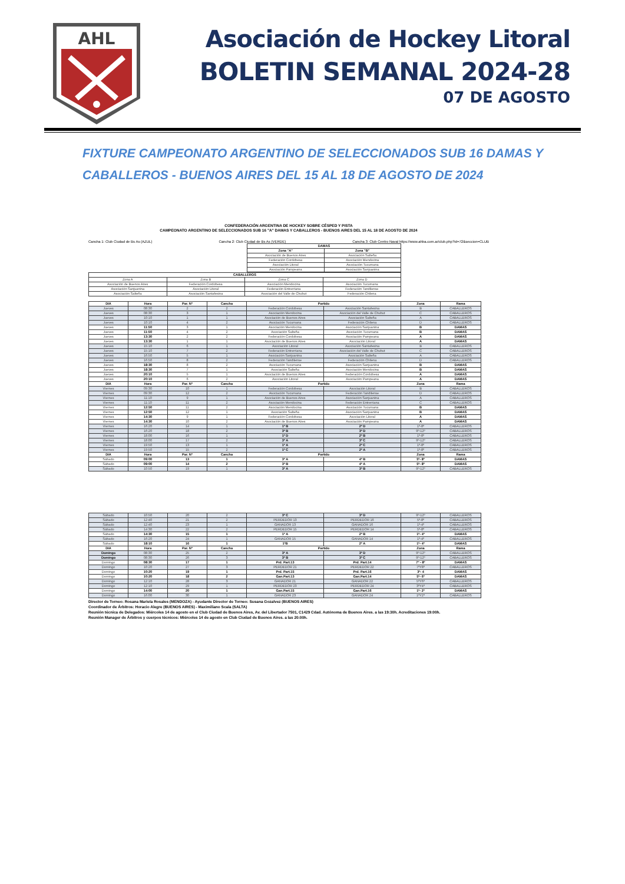AHL
Asociación de Hockey Litoral
BOLETIN SEMANAL 2024-28
07 DE AGOSTO
FIXTURE CAMPEONATO ARGENTINO DE SELECCIONADOS SUB 16 DAMAS Y CABALLEROS - BUENOS AIRES DEL 15 AL 18 DE AGOSTO DE 2024
CONFEDERACIÓN ARGENTINA DE HOCKEY SOBRE CÉSPED Y PISTA
CAMPEONATO ARGENTINO DE SELECCIONADOS SUB 16 "A" DAMAS Y CABALLEROS - BUENOS AIRES DEL 15 AL 18 DE AGOSTO DE 2024
Cancha 1: Club Ciudad de Bs As (AZUL) Cancha 2: Club Ciudad de Bs As (VERDE) Cancha 3: Club Centro Naval https://www.ahba.com.ar/club.php?id=72&seccion=CLUB
| DAMAS | |
| --- | --- |
| Zona "A" | Zona "B" |
| Asociación de Buenos Aires | Asociación Salteña |
| Federación Cordobesa | Asociación Mendocina |
| Asociación Litoral | Asociación Tucumana |
| Asociación Pampeana | Asociación Sanjuanina |
| CABALLEROS | | | |
| --- | --- | --- | --- |
| Zona A | Zona B | Zona C | Zona D |
| Asociación de Buenos Aires | Federación Cordobesa | Asociación Mendocina | Asociación Tucumana |
| Asociación Sanjuanina | Asociación Litoral | Federación Entrerriana | Federación Tandilense |
| Asociación Salteña | Asociación Santafesina | Asociación del Valle de Chubut | Federación Chilena |
| DIA | Hora | Par. Nº | Cancha | Partido | | Zona | Rama |
| --- | --- | --- | --- | --- | --- | --- | --- |
| Jueves | 08:30 | 2 | 2 | Federación Cordobesa | Asociación Santafesina | B | CABALLEROS |
| Jueves | 08:30 | 3 | 1 | Asociación Mendocina | Asociación del Valle de Chubut | C | CABALLEROS |
| Jueves | 10:10 | 1 | 1 | Asociación de Buenos Aires | Asociación Salteña | A | CABALLEROS |
| Jueves | 10:10 | 4 | 2 | Asociación Tucumana | Federación Chilena | D | CABALLEROS |
| Jueves | 11:50 | 3 | 1 | Asociación Mendocina | Asociación Sanjuanina | B | DAMAS |
| Jueves | 11:50 | 4 | 2 | Asociación Salteña | Asociación Tucumana | B | DAMAS |
| Jueves | 13:30 | 2 | 2 | Federación Cordobesa | Asociación Pampeana | A | DAMAS |
| Jueves | 13:30 | 1 | 1 | Asociación de Buenos Aires | Asociación Litoral | A | DAMAS |
| Jueves | 15:10 | 6 | 1 | Asociación Litoral | Asociación Santafesina | B | CABALLEROS |
| Jueves | 15:10 | 7 | 2 | Federación Entrerriana | Asociación del Valle de Chubut | C | CABALLEROS |
| Jueves | 16:50 | 5 | 1 | Asociación Sanjuanina | Asociación Salteña | A | CABALLEROS |
| Jueves | 16:50 | 8 | 2 | Federación Tandilense | Federación Chilena | D | CABALLEROS |
| Jueves | 18:30 | 8 | 2 | Asociación Tucumana | Asociación Sanjuanina | B | DAMAS |
| Jueves | 18:30 | 7 | 1 | Asociación Salteña | Asociación Mendocina | B | DAMAS |
| Jueves | 20:10 | 5 | 1 | Asociación de Buenos Aires | Federación Cordobesa | A | DAMAS |
| Jueves | 20:10 | 6 | 2 | Asociación Litoral | Asociación Pampeana | A | DAMAS |
| DIA | Hora | Par. Nº | Cancha | Partido | | Zona | Rama |
| Viernes | 09:30 | 10 | 1 | Federación Cordobesa | Asociación Litoral | B | CABALLEROS |
| Viernes | 09:30 | 12 | 2 | Asociación Tucumana | Federación Tandilense | D | CABALLEROS |
| Viernes | 11:10 | 9 | 1 | Asociación de Buenos Aires | Asociación Sanjuanina | A | CABALLEROS |
| Viernes | 11:10 | 11 | 2 | Asociación Mendocina | Federación Entrerriana | C | CABALLEROS |
| Viernes | 12:50 | 11 | 2 | Asociación Mendocina | Asociación Tucumana | B | DAMAS |
| Viernes | 12:50 | 12 | 1 | Asociación Salteña | Asociación Sanjuanina | B | DAMAS |
| Viernes | 14:30 | 9 | 1 | Federación Cordobesa | Asociación Litoral | A | DAMAS |
| Viernes | 14:30 | 10 | 2 | Asociación de Buenos Aires | Asociación Pampeana | A | DAMAS |
| Viernes | 16:20 | 14 | 1 | 1º B | 2º D | 1º-8º | CABALLEROS |
| Viernes | 16:20 | 18 | 2 | 3º B | 3º D | 9º-12º | CABALLEROS |
| Viernes | 18:00 | 16 | 1 | 1º D | 2º B | 1º-8º | CABALLEROS |
| Viernes | 18:00 | 17 | 2 | 3º A | 3º C | 9º-12º | CABALLEROS |
| Viernes | 19:50 | 13 | 1 | 1º A | 2º C | 1º-8º | CABALLEROS |
| Viernes | 19:50 | 15 | 2 | 1º C | 2º A | 1º-8º | CABALLEROS |
| DIA | Hora | Par. Nº | Cancha | Partido | | Zona | Rama |
| Sábado | 09:00 | 13 | 1 | 3º A | 4º B | 5º- 8º | DAMAS |
| Sábado | 09:00 | 14 | 2 | 3º B | 4º A | 5º- 8º | DAMAS |
| Sábado | 10:50 | 19 | 1 | 3º A | 3º B | 9º-12º | CABALLEROS |
| Sábado | 10:50 | 20 | 2 | 3º C | 3º D | 9º-12º | CABALLEROS |
| Sábado | 12:40 | 21 | 2 | PERDEDOR 13 | PERDEDOR 16 | 5º-8º | CABALLEROS |
| Sábado | 12:40 | 23 | 1 | GANADOR 13 | GANADOR 16 | 1º-4º | CABALLEROS |
| Sábado | 14:30 | 22 | 2 | PERDEDOR 15 | PERDEDOR 14 | 5º-8º | CABALLEROS |
| Sábado | 14:30 | 15 | 1 | 1º A | 2º B | 1º- 4º | DAMAS |
| Sábado | 16:20 | 24 | 1 | GANADOR 15 | GANADOR 14 | 1º-4º | CABALLEROS |
| Sábado | 18:10 | 16 | 1 | 1ºB | 2º A | 1º- 4º | DAMAS |
| DIA | Hora | Par. Nº | Cancha | Partido | | Zona | Rama |
| Domingo | 08:30 | 25 | 2 | 3º A | 3º D | 9º-12º | CABALLEROS |
| Domingo | 08:30 | 26 | 3 | 3º B | 3º C | 9º-12º | CABALLEROS |
| Domingo | 08:30 | 17 | 1 | Prd. Part.13 | Prd. Part.14 | 7º - 8º | DAMAS |
| Domingo | 10:20 | 27 | 3 | PERDEDOR 21 | PERDEDOR 22 | 7ºY8º | CABALLEROS |
| Domingo | 10:20 | 19 | 1 | Prd. Part.15 | Prd. Part.16 | 3º- 4 | DAMAS |
| Domingo | 10:20 | 18 | 2 | Gan.Part.13 | Gan.Part.14 | 5º- 6º | DAMAS |
| Domingo | 12:10 | 28 | 3 | GANADOR 21 | GANADOR 22 | 5ºY6º | CABALLEROS |
| Domingo | 12:10 | 29 | 1 | PERDEDOR 23 | PERDEDOR 24 | 3ºY4º | CABALLEROS |
| Domingo | 14:00 | 20 | 1 | Gan.Part.15 | Gan.Part.16 | 1º- 2º | DAMAS |
| Domingo | 16:00 | 30 | 1 | GANADOR 23 | GANADOR 24 | 1ºY2º | CABALLEROS |
Director de Torneo: Rosana Mariela Rosales (MENDOZA) - Ayudante Director de Torneo: Susana Gozalvez (BUENOS AIRES)
Coordinador de Árbitros: Horacio Alegre (BUENOS AIRES) - Maximiliano Scala (SALTA)
Reunión técnica de Delegados: Miércoles 14 de agosto en el Club Ciudad de Buenos Aires, Av. del Libertador 7501, C1429 Cdad. Autónoma de Buenos Aires. a las 19:30h. Acreditaciones 19:00h.
Reunión Manager de Árbitros y cuerpos técnicos: Miércoles 14 de agosto en Club Ciudad de Buenos Aires. a las 20:00h.